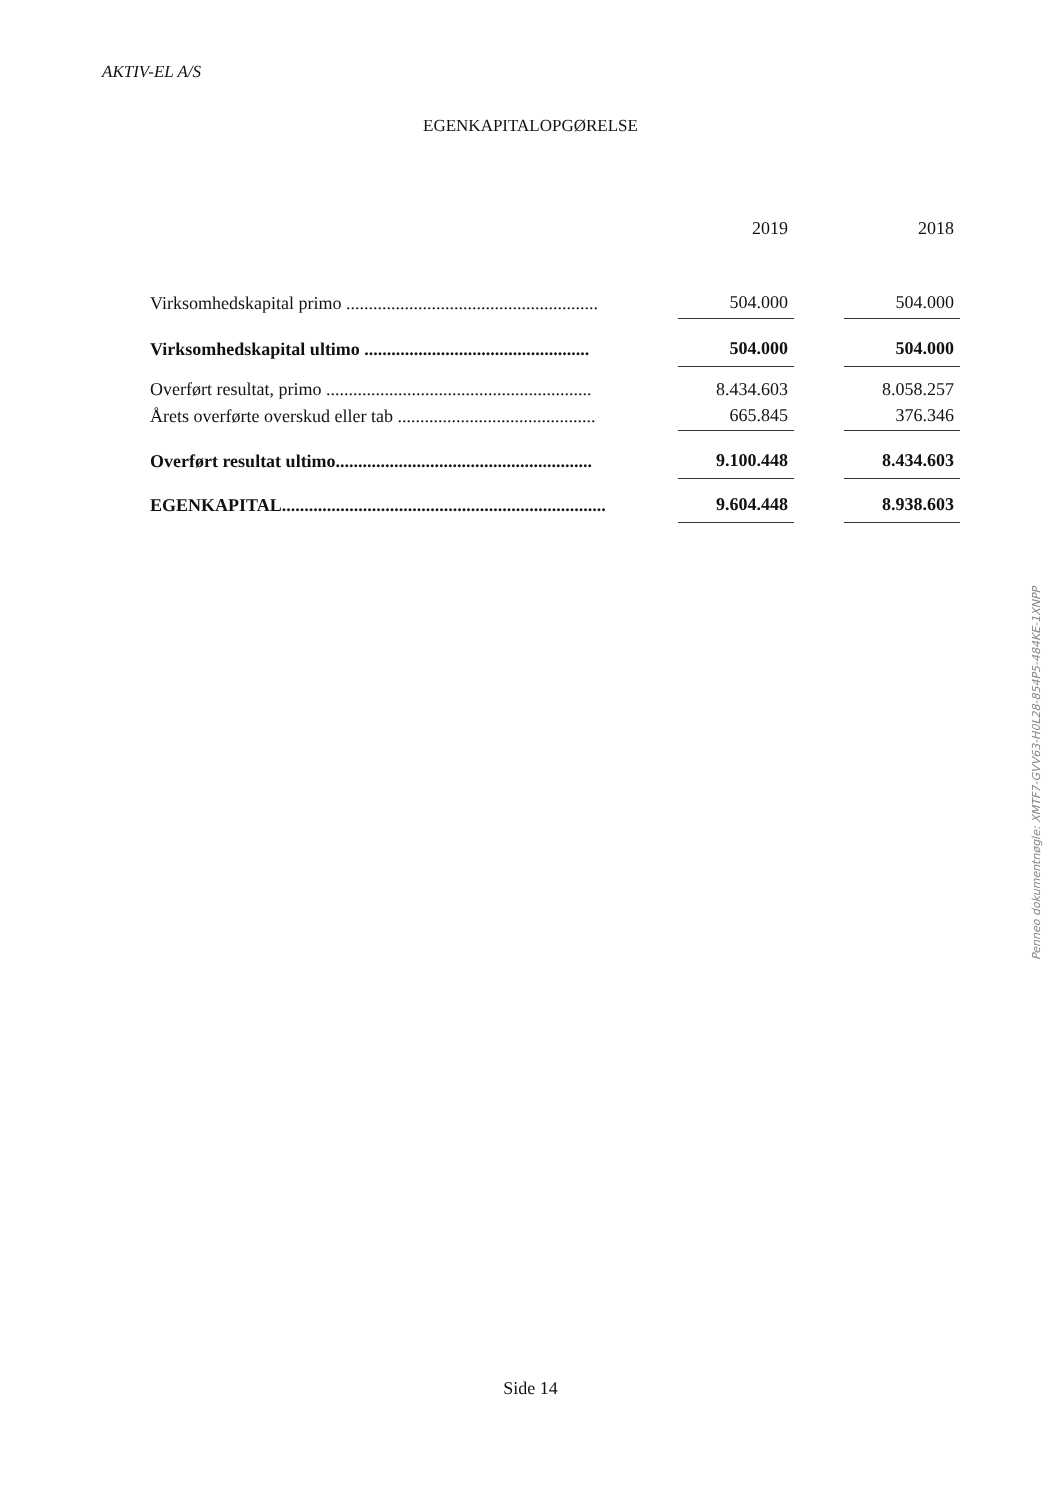AKTIV-EL A/S
EGENKAPITALOPGØRELSE
| | | 2019 | | 2018 |
| Virksomhedskapital primo ........................................................ | | 504.000 | | 504.000 |
| Virksomhedskapital ultimo .................................................. | | 504.000 | | 504.000 |
| Overført resultat, primo ........................................................... | | 8.434.603 | | 8.058.257 |
| Årets overførte overskud eller tab ............................................ | | 665.845 | | 376.346 |
| Overført resultat ultimo......................................................... | | 9.100.448 | | 8.434.603 |
| EGENKAPITAL........................................................................ | | 9.604.448 | | 8.938.603 |
Penneo dokumentnøgle: XMTF7-GVV63-H0L28-854P5-484KE-1XNPP
Side 14